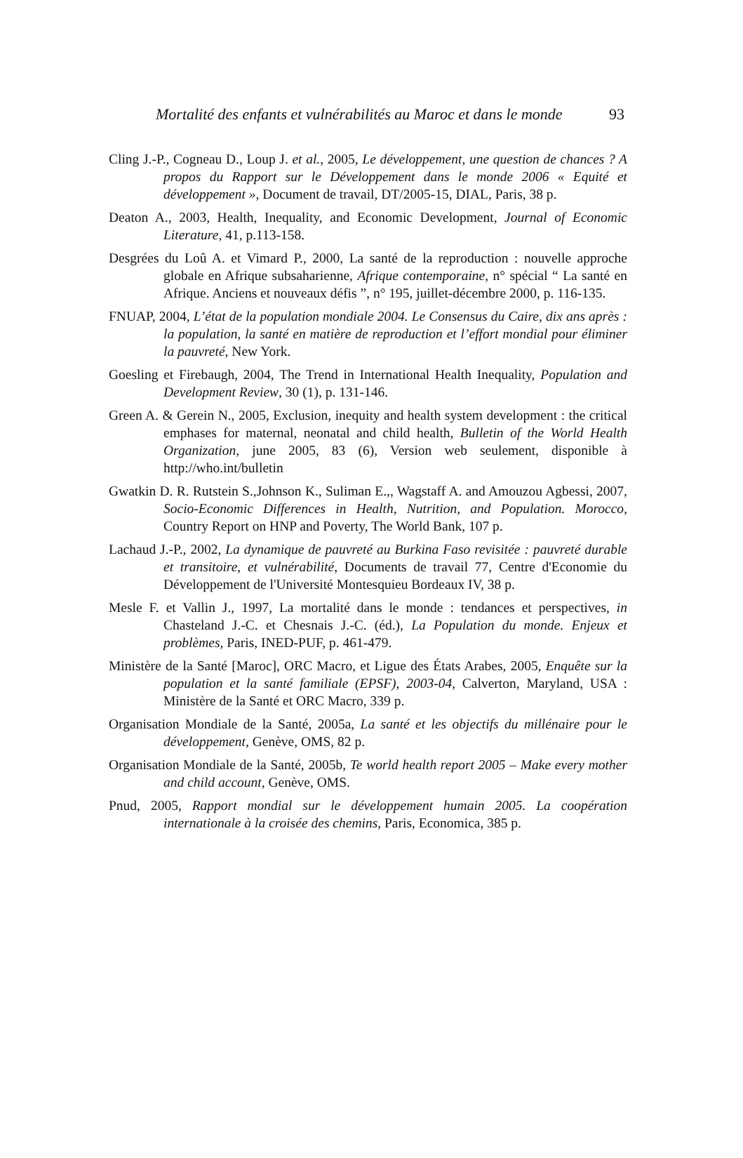Mortalité des enfants et vulnérabilités au Maroc et dans le monde 93
Cling J.-P., Cogneau D., Loup J. et al., 2005, Le développement, une question de chances ? A propos du Rapport sur le Développement dans le monde 2006 « Equité et développement », Document de travail, DT/2005-15, DIAL, Paris, 38 p.
Deaton A., 2003, Health, Inequality, and Economic Development, Journal of Economic Literature, 41, p.113-158.
Desgrées du Loû A. et Vimard P., 2000, La santé de la reproduction : nouvelle approche globale en Afrique subsaharienne, Afrique contemporaine, n° spécial “ La santé en Afrique. Anciens et nouveaux défis ”, n° 195, juillet-décembre 2000, p. 116-135.
FNUAP, 2004, L’état de la population mondiale 2004. Le Consensus du Caire, dix ans après : la population, la santé en matière de reproduction et l’effort mondial pour éliminer la pauvreté, New York.
Goesling et Firebaugh, 2004, The Trend in International Health Inequality, Population and Development Review, 30 (1), p. 131-146.
Green A. & Gerein N., 2005, Exclusion, inequity and health system development : the critical emphases for maternal, neonatal and child health, Bulletin of the World Health Organization, june 2005, 83 (6), Version web seulement, disponible à http://who.int/bulletin
Gwatkin D. R. Rutstein S.,Johnson K., Suliman E.,, Wagstaff A. and Amouzou Agbessi, 2007, Socio-Economic Differences in Health, Nutrition, and Population. Morocco, Country Report on HNP and Poverty, The World Bank, 107 p.
Lachaud J.-P., 2002, La dynamique de pauvreté au Burkina Faso revisitée : pauvreté durable et transitoire, et vulnérabilité, Documents de travail 77, Centre d'Economie du Développement de l'Université Montesquieu Bordeaux IV, 38 p.
Mesle F. et Vallin J., 1997, La mortalité dans le monde : tendances et perspectives, in Chasteland J.-C. et Chesnais J.-C. (éd.), La Population du monde. Enjeux et problèmes, Paris, INED-PUF, p. 461-479.
Ministère de la Santé [Maroc], ORC Macro, et Ligue des États Arabes, 2005, Enquête sur la population et la santé familiale (EPSF), 2003-04, Calverton, Maryland, USA : Ministère de la Santé et ORC Macro, 339 p.
Organisation Mondiale de la Santé, 2005a, La santé et les objectifs du millénaire pour le développement, Genève, OMS, 82 p.
Organisation Mondiale de la Santé, 2005b, Te world health report 2005 – Make every mother and child account, Genève, OMS.
Pnud, 2005, Rapport mondial sur le développement humain 2005. La coopération internationale à la croisée des chemins, Paris, Economica, 385 p.